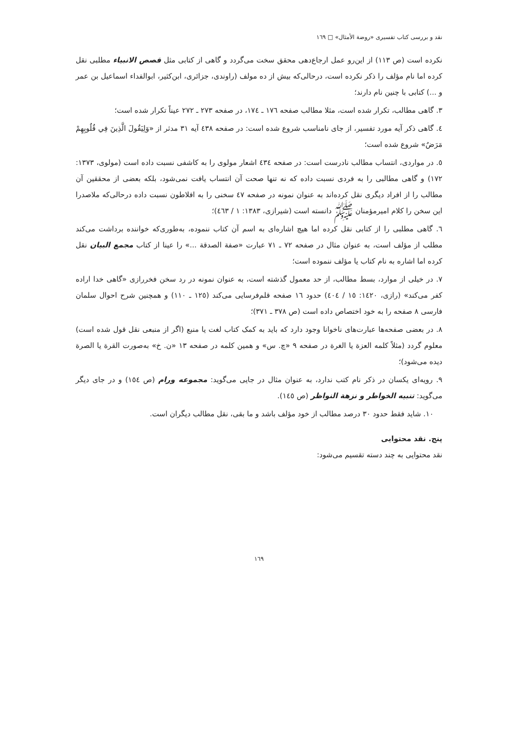نقد و بررسی کتاب تفسیری «روضة الأمثال» □ ١٦٩
نکرده است (ص ١١٣) از این‌رو عمل ارجاع‌دهی محقق سخت می‌گردد و گاهی از کتابی مثل قصص الانبیاء مطلبی نقل کرده اما نام مؤلف را ذکر نکرده است، درحالی‌که بیش از ده مولف (راوندی، جزائری، ابن‌کثیر، ابوالفداء اسماعیل بن عمر و ...) کتابی با چنین نام دارند؛
٣. گاهی مطالب، تکرار شده است، مثلا مطالب صفحه ١٧٦ ـ ١٧٤، در صفحه ٢٧٣ ـ ٢٧٢ عیناً تکرار شده است؛
٤. گاهی ذکر آیه مورد تفسیر، از جای نامناسب شروع شده است: در صفحه ٤٣٨ آیه ٣١ مدثر از «وَلِيَقُولَ الَّذِينَ فِي قُلُوبِهِمْ مَرَضٌ» شروع شده است؛
٥. در مواردی، انتساب مطالب نادرست است: در صفحه ٤٣٤ اشعار مولوی را به کاشفی نسبت داده است (مولوی، ١٣٧٣: ١٧٢) و گاهی مطالبی را به فردی نسبت داده که نه تنها صحت آن انتساب یافت نمی‌شود، بلکه بعضی از محققین آن مطالب را از افراد دیگری نقل کرده‌اند به عنوان نمونه در صفحه ٤٧ سخنی را به افلاطون نسبت داده درحالی‌که ملاصدرا این سخن را کلام امیرمؤمنان ﷺ دانسته است (شیرازی، ١٣٨٣: ١ / ٤٦٣)؛
٦. گاهی مطلبی را از کتابی نقل کرده اما هیچ اشاره‌ای به اسم آن کتاب ننموده، به‌طوری‌که خواننده برداشت می‌کند مطلب از مؤلف است، به عنوان مثال در صفحه ٧٢ ـ ٧١ عبارت «صفة الصدقة ...» را عینا از کتاب مجمع البیان نقل کرده اما اشاره به نام کتاب یا مؤلف ننموده است؛
٧. در خیلی از موارد، بسط مطالب، از حد معمول گذشته است، به عنوان نمونه در رد سخن فخررازی «گاهی خدا اراده کفر می‌کند» (رازی، ١٤٢٠: ١٥ / ٤٠٤) حدود ١٦ صفحه قلم‌فرسایی می‌کند (١٢٥ ـ ١١٠) و همچنین شرح احوال سلمان فارسی ٨ صفحه را به خود اختصاص داده است (ص ٣٧٨ ـ ٣٧١)؛
٨. در بعضی صفحه‌ها عبارت‌های ناخوانا وجود دارد که باید به کمک کتاب لغت یا منبع (اگر از منبعی نقل قول شده است) معلوم گردد (مثلاً کلمه العزة یا الغرة در صفحه ٩ «چ. س» و همین کلمه در صفحه ١٣ «ن. خ» به‌صورت القرة یا الصرة دیده می‌شود)؛
٩. رویه‌ای یکسان در ذکر نام کتب ندارد، به عنوان مثال در جایی می‌گوید: مجموعه ورام (ص ١٥٤) و در جای دیگر می‌گوید: تنبیه الخواطر و نزهة النواظر (ص ١٤٥).
١٠. شاید فقط حدود ٣٠ درصد مطالب از خود مؤلف باشد و ما بقی، نقل مطالب دیگران است.
پنج. نقد محتوایی
نقد محتوایی به چند دسته تقسیم می‌شود:
١٦٩